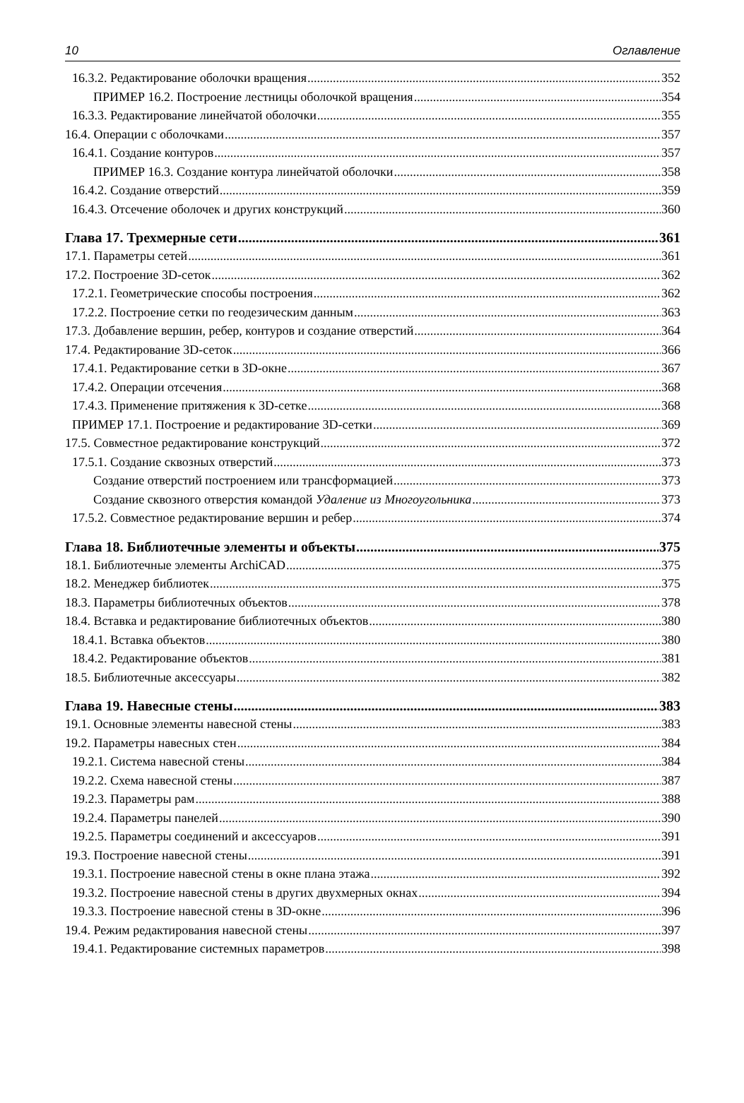10 Оглавление
16.3.2. Редактирование оболочки вращения 352
ПРИМЕР 16.2. Построение лестницы оболочкой вращения 354
16.3.3. Редактирование линейчатой оболочки 355
16.4. Операции с оболочками 357
16.4.1. Создание контуров 357
ПРИМЕР 16.3. Создание контура линейчатой оболочки 358
16.4.2. Создание отверстий 359
16.4.3. Отсечение оболочек и других конструкций 360
Глава 17. Трехмерные сети 361
17.1. Параметры сетей 361
17.2. Построение 3D-сеток 362
17.2.1. Геометрические способы построения 362
17.2.2. Построение сетки по геодезическим данным 363
17.3. Добавление вершин, ребер, контуров и создание отверстий 364
17.4. Редактирование 3D-сеток 366
17.4.1. Редактирование сетки в 3D-окне 367
17.4.2. Операции отсечения 368
17.4.3. Применение притяжения к 3D-сетке 368
ПРИМЕР 17.1. Построение и редактирование 3D-сетки 369
17.5. Совместное редактирование конструкций 372
17.5.1. Создание сквозных отверстий 373
Создание отверстий построением или трансформацией 373
Создание сквозного отверстия командой Удаление из Многоугольника 373
17.5.2. Совместное редактирование вершин и ребер 374
Глава 18. Библиотечные элементы и объекты 375
18.1. Библиотечные элементы ArchiCAD 375
18.2. Менеджер библиотек 375
18.3. Параметры библиотечных объектов 378
18.4. Вставка и редактирование библиотечных объектов 380
18.4.1. Вставка объектов 380
18.4.2. Редактирование объектов 381
18.5. Библиотечные аксессуары 382
Глава 19. Навесные стены 383
19.1. Основные элементы навесной стены 383
19.2. Параметры навесных стен 384
19.2.1. Система навесной стены 384
19.2.2. Схема навесной стены 387
19.2.3. Параметры рам 388
19.2.4. Параметры панелей 390
19.2.5. Параметры соединений и аксессуаров 391
19.3. Построение навесной стены 391
19.3.1. Построение навесной стены в окне плана этажа 392
19.3.2. Построение навесной стены в других двухмерных окнах 394
19.3.3. Построение навесной стены в 3D-окне 396
19.4. Режим редактирования навесной стены 397
19.4.1. Редактирование системных параметров 398